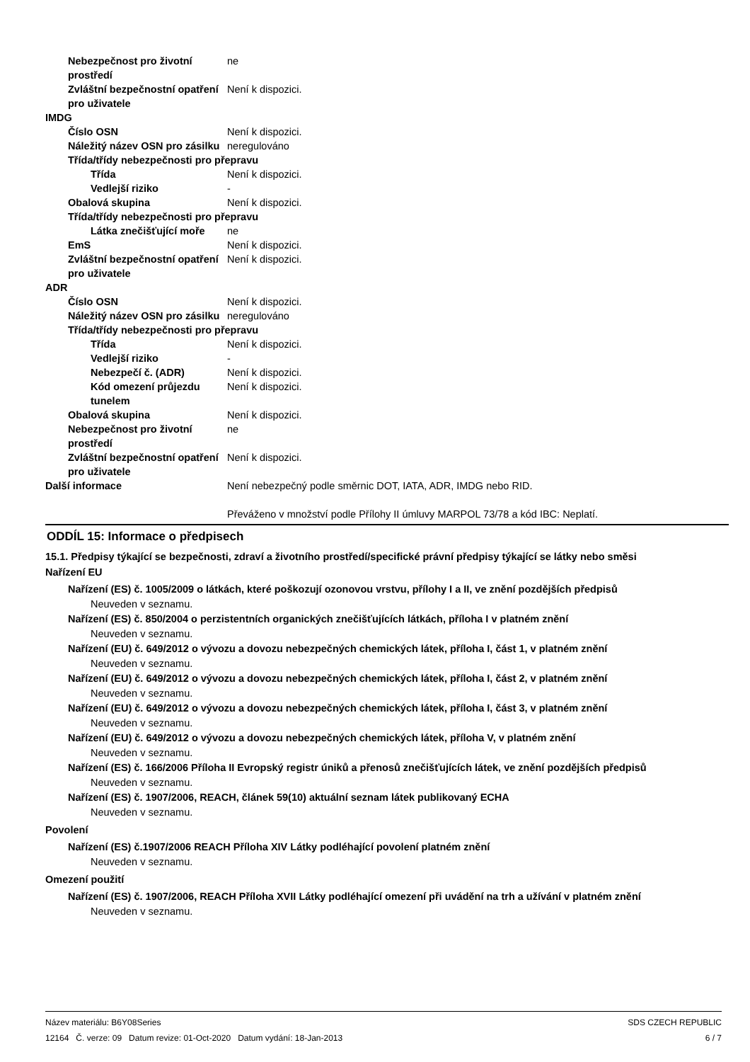Nebezpečnost pro životní prostředí
ne
Zvláštní bezpečnostní opatření pro uživatele
Není k dispozici.
IMDG
Číslo OSN Není k dispozici.
Náležitý název OSN pro zásilku
neregulováno
Třída/třídy nebezpečnosti pro přepravu
Třída Není k dispozici.
Vedlejší riziko -
Obalová skupina Není k dispozici.
Třída/třídy nebezpečnosti pro přepravu
Látka znečišťující moře
ne
EmS Není k dispozici.
Zvláštní bezpečnostní opatření pro uživatele
Není k dispozici.
ADR
Číslo OSN Není k dispozici.
Náležitý název OSN pro zásilku
neregulováno
Třída/třídy nebezpečnosti pro přepravu
Třída Není k dispozici.
Vedlejší riziko -
Nebezpečí č. (ADR) Není k dispozici.
Kód omezení průjezdu tunelem
Není k dispozici.
Obalová skupina Není k dispozici.
Nebezpečnost pro životní prostředí
ne
Zvláštní bezpečnostní opatření pro uživatele
Není k dispozici.
Další informace Není nebezpečný podle směrnic DOT, IATA, ADR, IMDG nebo RID.
Převáženo v množství podle Přílohy II úmluvy MARPOL 73/78 a kód IBC: Neplatí.
ODDÍL 15: Informace o předpisech
15.1. Předpisy týkající se bezpečnosti, zdraví a životního prostředí/specifické právní předpisy týkající se látky nebo směsi
Nařízení EU
Nařízení (ES) č. 1005/2009 o látkách, které poškozují ozonovou vrstvu, přílohy I a II, ve znění pozdějších předpisů
Neuveden v seznamu.
Nařízení (ES) č. 850/2004 o perzistentních organických znečišťujících látkách, příloha I v platném znění
Neuveden v seznamu.
Nařízení (EU) č. 649/2012 o vývozu a dovozu nebezpečných chemických látek, příloha I, část 1, v platném znění
Neuveden v seznamu.
Nařízení (EU) č. 649/2012 o vývozu a dovozu nebezpečných chemických látek, příloha I, část 2, v platném znění
Neuveden v seznamu.
Nařízení (EU) č. 649/2012 o vývozu a dovozu nebezpečných chemických látek, příloha I, část 3, v platném znění
Neuveden v seznamu.
Nařízení (EU) č. 649/2012 o vývozu a dovozu nebezpečných chemických látek, příloha V, v platném znění
Neuveden v seznamu.
Nařízení (ES) č. 166/2006 Příloha II Evropský registr úniků a přenosů znečišťujících látek, ve znění pozdějších předpisů
Neuveden v seznamu.
Nařízení (ES) č. 1907/2006, REACH, článek 59(10) aktuální seznam látek publikovaný ECHA
Neuveden v seznamu.
Povolení
Nařízení (ES) č.1907/2006 REACH Příloha XIV Látky podléhající povolení platném znění
Neuveden v seznamu.
Omezení použití
Nařízení (ES) č. 1907/2006, REACH Příloha XVII Látky podléhající omezení při uvádění na trh a užívání v platném znění
Neuveden v seznamu.
Název materiálu: B6Y08Series
12164 Č. verze: 09 Datum revize: 01-Oct-2020 Datum vydání: 18-Jan-2013
SDS CZECH REPUBLIC
6 / 7